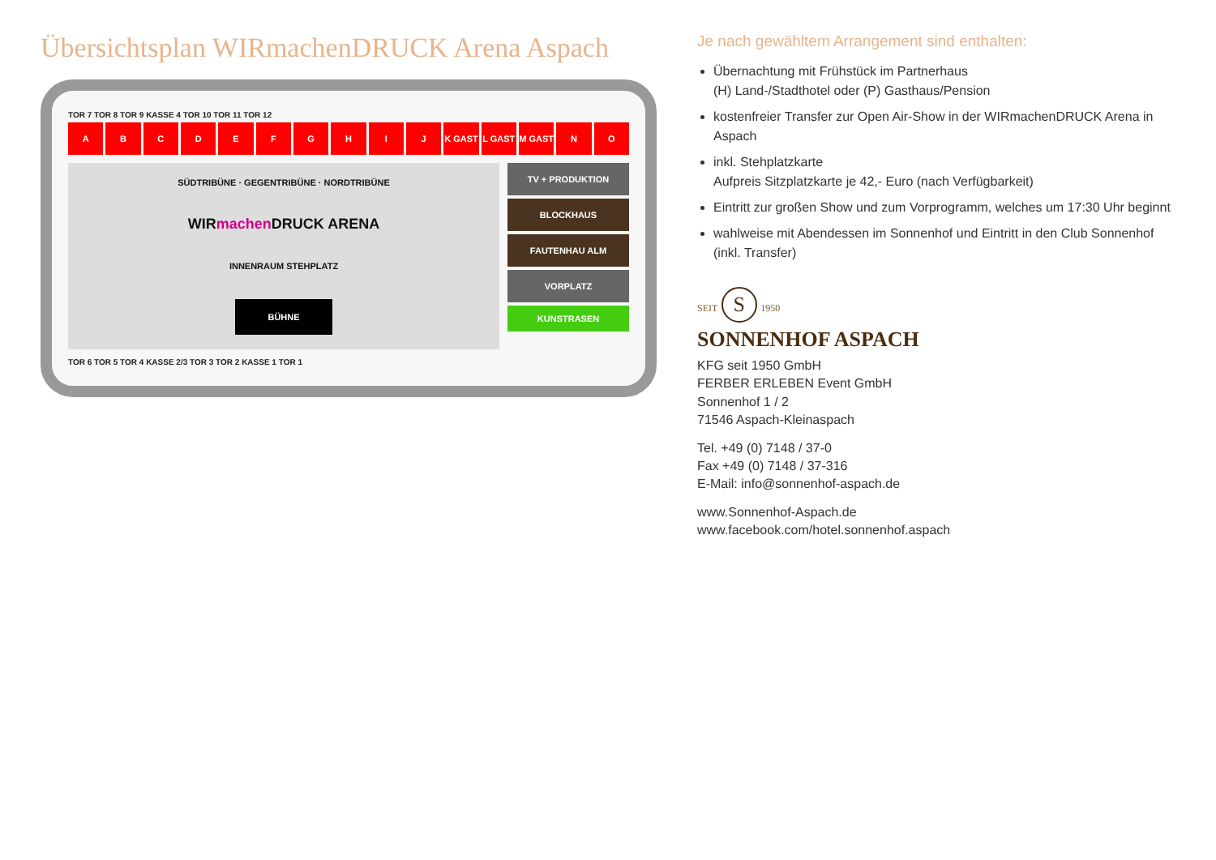Übersichtsplan WIRmachenDRUCK Arena Aspach
TOR 7 TOR 8 TOR 9 KASSE 4 TOR 10 TOR 11 TOR 12
A B C D E F G H I J K GAST L GAST M GAST N O
SÜDTRIBÜNE · GEGENTRIBÜNE · NORDTRIBÜNE
WIRmachen DRUCK ARENA
INNENRAUM STEHPLATZ
BÜHNE
TV + PRODUKTION
BLOCKHAUS
FAUTENHAU ALM
VORPLATZ
KUNSTRASEN
TOR 6 TOR 5 TOR 4 KASSE 2/3 TOR 3 TOR 2 KASSE 1 TOR 1
Je nach gewähltem Arrangement sind enthalten:
Übernachtung mit Frühstück im Partnerhaus
(H) Land-/Stadthotel oder (P) Gasthaus/Pension
kostenfreier Transfer zur Open Air-Show in der WIRmachenDRUCK Arena in Aspach
inkl. Stehplatzkarte
Aufpreis Sitzplatzkarte je 42,- Euro (nach Verfügbarkeit)
Eintritt zur großen Show und zum Vorprogramm, welches um 17:30 Uhr beginnt
wahlweise mit Abendessen im Sonnenhof und Eintritt in den Club Sonnenhof (inkl. Transfer)
SEIT S 1950
SONNENHOF ASPACH
KFG seit 1950 GmbH
FERBER ERLEBEN Event GmbH
Sonnenhof 1 / 2
71546 Aspach-Kleinaspach
Tel. +49 (0) 7148 / 37-0
Fax +49 (0) 7148 / 37-316
E-Mail: info@sonnenhof-aspach.de
www.Sonnenhof-Aspach.de
www.facebook.com/hotel.sonnenhof.aspach